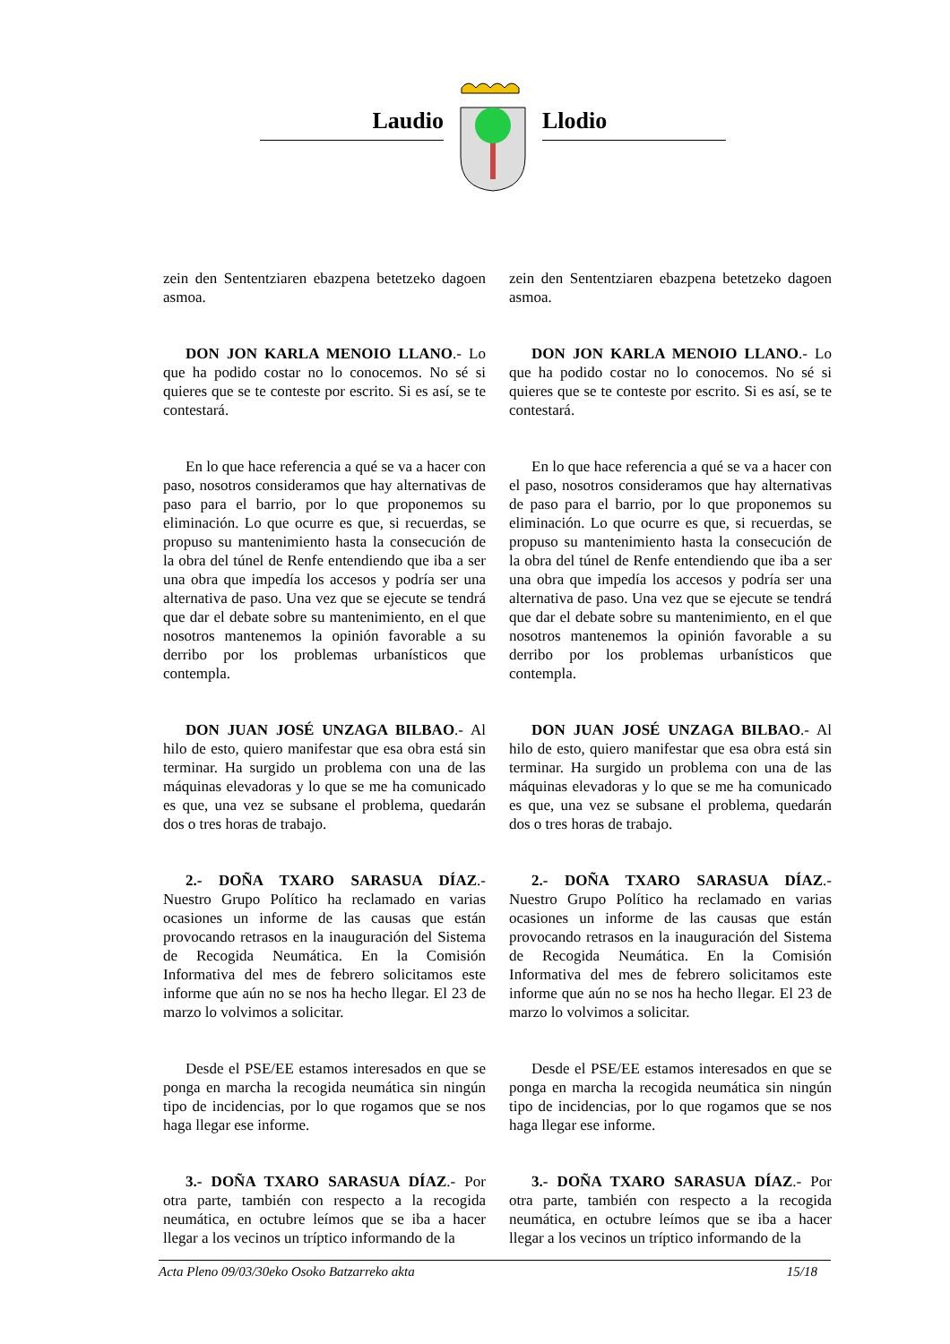Laudio Llodio
zein den Sententziaren ebazpena betetzeko dagoen asmoa.
DON JON KARLA MENOIO LLANO.- Lo que ha podido costar no lo conocemos. No sé si quieres que se te conteste por escrito. Si es así, se te contestará.
En lo que hace referencia a qué se va a hacer con paso, nosotros consideramos que hay alternativas de paso para el barrio, por lo que proponemos su eliminación. Lo que ocurre es que, si recuerdas, se propuso su mantenimiento hasta la consecución de la obra del túnel de Renfe entendiendo que iba a ser una obra que impedía los accesos y podría ser una alternativa de paso. Una vez que se ejecute se tendrá que dar el debate sobre su mantenimiento, en el que nosotros mantenemos la opinión favorable a su derribo por los problemas urbanísticos que contempla.
DON JUAN JOSÉ UNZAGA BILBAO.- Al hilo de esto, quiero manifestar que esa obra está sin terminar. Ha surgido un problema con una de las máquinas elevadoras y lo que se me ha comunicado es que, una vez se subsane el problema, quedarán dos o tres horas de trabajo.
2.- DOÑA TXARO SARASUA DÍAZ.- Nuestro Grupo Político ha reclamado en varias ocasiones un informe de las causas que están provocando retrasos en la inauguración del Sistema de Recogida Neumática. En la Comisión Informativa del mes de febrero solicitamos este informe que aún no se nos ha hecho llegar. El 23 de marzo lo volvimos a solicitar.
Desde el PSE/EE estamos interesados en que se ponga en marcha la recogida neumática sin ningún tipo de incidencias, por lo que rogamos que se nos haga llegar ese informe.
3.- DOÑA TXARO SARASUA DÍAZ.- Por otra parte, también con respecto a la recogida neumática, en octubre leímos que se iba a hacer llegar a los vecinos un tríptico informando de la
zein den Sententziaren ebazpena betetzeko dagoen asmoa.
DON JON KARLA MENOIO LLANO.- Lo que ha podido costar no lo conocemos. No sé si quieres que se te conteste por escrito. Si es así, se te contestará.
En lo que hace referencia a qué se va a hacer con el paso, nosotros consideramos que hay alternativas de paso para el barrio, por lo que proponemos su eliminación. Lo que ocurre es que, si recuerdas, se propuso su mantenimiento hasta la consecución de la obra del túnel de Renfe entendiendo que iba a ser una obra que impedía los accesos y podría ser una alternativa de paso. Una vez que se ejecute se tendrá que dar el debate sobre su mantenimiento, en el que nosotros mantenemos la opinión favorable a su derribo por los problemas urbanísticos que contempla.
DON JUAN JOSÉ UNZAGA BILBAO.- Al hilo de esto, quiero manifestar que esa obra está sin terminar. Ha surgido un problema con una de las máquinas elevadoras y lo que se me ha comunicado es que, una vez se subsane el problema, quedarán dos o tres horas de trabajo.
2.- DOÑA TXARO SARASUA DÍAZ.- Nuestro Grupo Político ha reclamado en varias ocasiones un informe de las causas que están provocando retrasos en la inauguración del Sistema de Recogida Neumática. En la Comisión Informativa del mes de febrero solicitamos este informe que aún no se nos ha hecho llegar. El 23 de marzo lo volvimos a solicitar.
Desde el PSE/EE estamos interesados en que se ponga en marcha la recogida neumática sin ningún tipo de incidencias, por lo que rogamos que se nos haga llegar ese informe.
3.- DOÑA TXARO SARASUA DÍAZ.- Por otra parte, también con respecto a la recogida neumática, en octubre leímos que se iba a hacer llegar a los vecinos un tríptico informando de la
Acta Pleno 09/03/30eko Osoko Batzarreko akta 15/18